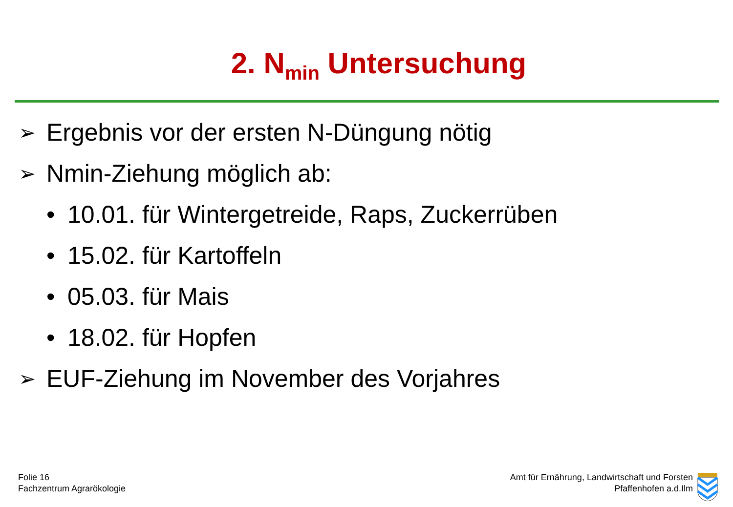2. N<sub>min</sub> Untersuchung
➢ Ergebnis vor der ersten N-Düngung nötig
➢ Nmin-Ziehung möglich ab:
• 10.01. für Wintergetreide, Raps, Zuckerrüben
• 15.02. für Kartoffeln
• 05.03. für Mais
• 18.02. für Hopfen
➢ EUF-Ziehung im November des Vorjahres
Folie 16
Fachzentrum Agrarökologie
Amt für Ernährung, Landwirtschaft und Forsten
Pfaffenhofen a.d.Ilm